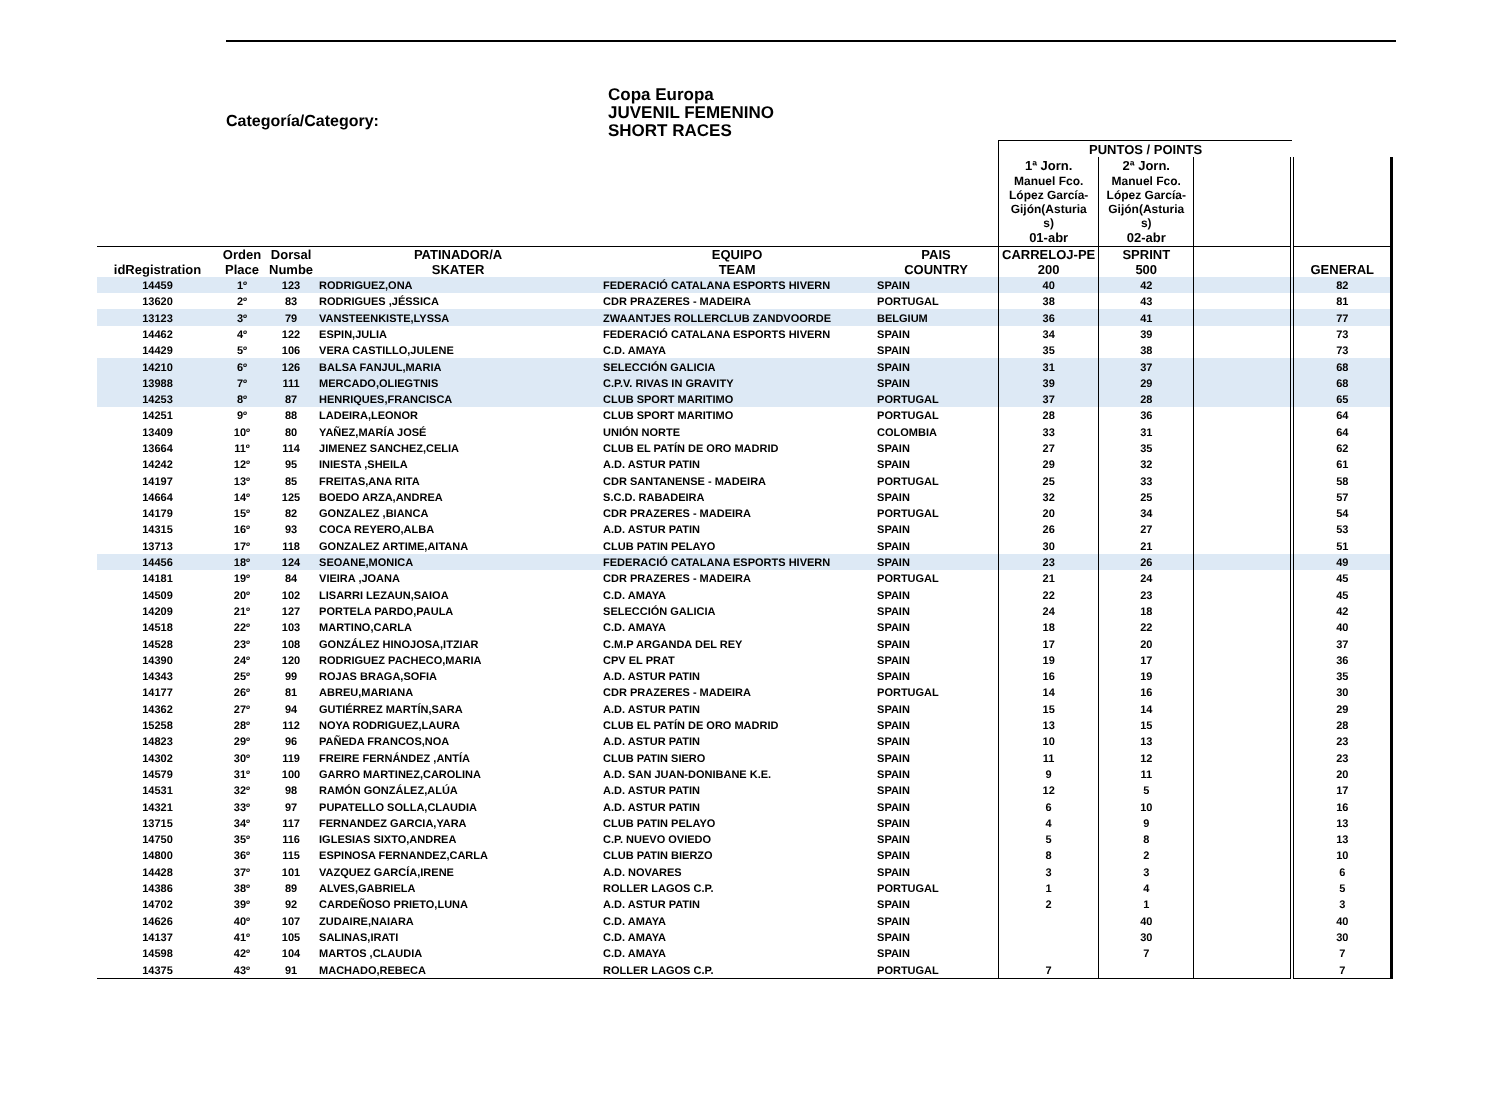Categoría/Category:
Copa Europa
JUVENIL FEMENINO
SHORT RACES
| | | | | | | PUNTOS / POINTS | | | |
| --- | --- | --- | --- | --- | --- | --- | --- | --- | --- |
| | | | | | | 1ª Jorn. | 2ª Jorn. | | |
| | | | | | | Manuel Fco. López García- Gijón(Asturia s) | Manuel Fco. López García- Gijón(Asturia s) | | |
| | | | | | | 01-abr | 02-abr | | |
| idRegistration | Orden Place | Dorsal Numbe | PATINADOR/A SKATER | EQUIPO TEAM | PAIS COUNTRY | CARRELOJ-PE 200 | SPRINT 500 | | GENERAL |
| 14459 | 1º | 123 | RODRIGUEZ,ONA | FEDERACIÓ CATALANA ESPORTS HIVERN | SPAIN | 40 | 42 | | 82 |
| 13620 | 2º | 83 | RODRIGUES ,JÉSSICA | CDR PRAZERES - MADEIRA | PORTUGAL | 38 | 43 | | 81 |
| 13123 | 3º | 79 | VANSTEENKISTE,LYSSA | ZWAANTJES ROLLERCLUB ZANDVOORDE | BELGIUM | 36 | 41 | | 77 |
| 14462 | 4º | 122 | ESPIN,JULIA | FEDERACIÓ CATALANA ESPORTS HIVERN | SPAIN | 34 | 39 | | 73 |
| 14429 | 5º | 106 | VERA CASTILLO,JULENE | C.D. AMAYA | SPAIN | 35 | 38 | | 73 |
| 14210 | 6º | 126 | BALSA FANJUL,MARIA | SELECCIÓN GALICIA | SPAIN | 31 | 37 | | 68 |
| 13988 | 7º | 111 | MERCADO,OLIEGTNIS | C.P.V. RIVAS IN GRAVITY | SPAIN | 39 | 29 | | 68 |
| 14253 | 8º | 87 | HENRIQUES,FRANCISCA | CLUB SPORT MARITIMO | PORTUGAL | 37 | 28 | | 65 |
| 14251 | 9º | 88 | LADEIRA,LEONOR | CLUB SPORT MARITIMO | PORTUGAL | 28 | 36 | | 64 |
| 13409 | 10º | 80 | YAÑEZ,MARÍA JOSÉ | UNIÓN NORTE | COLOMBIA | 33 | 31 | | 64 |
| 13664 | 11º | 114 | JIMENEZ SANCHEZ,CELIA | CLUB EL PATÍN DE ORO MADRID | SPAIN | 27 | 35 | | 62 |
| 14242 | 12º | 95 | INIESTA ,SHEILA | A.D. ASTUR PATIN | SPAIN | 29 | 32 | | 61 |
| 14197 | 13º | 85 | FREITAS,ANA RITA | CDR SANTANENSE - MADEIRA | PORTUGAL | 25 | 33 | | 58 |
| 14664 | 14º | 125 | BOEDO ARZA,ANDREA | S.C.D. RABADEIRA | SPAIN | 32 | 25 | | 57 |
| 14179 | 15º | 82 | GONZALEZ ,BIANCA | CDR PRAZERES - MADEIRA | PORTUGAL | 20 | 34 | | 54 |
| 14315 | 16º | 93 | COCA REYERO,ALBA | A.D. ASTUR PATIN | SPAIN | 26 | 27 | | 53 |
| 13713 | 17º | 118 | GONZALEZ ARTIME,AITANA | CLUB PATIN PELAYO | SPAIN | 30 | 21 | | 51 |
| 14456 | 18º | 124 | SEOANE,MONICA | FEDERACIÓ CATALANA ESPORTS HIVERN | SPAIN | 23 | 26 | | 49 |
| 14181 | 19º | 84 | VIEIRA ,JOANA | CDR PRAZERES - MADEIRA | PORTUGAL | 21 | 24 | | 45 |
| 14509 | 20º | 102 | LISARRI LEZAUN,SAIOA | C.D. AMAYA | SPAIN | 22 | 23 | | 45 |
| 14209 | 21º | 127 | PORTELA PARDO,PAULA | SELECCIÓN GALICIA | SPAIN | 24 | 18 | | 42 |
| 14518 | 22º | 103 | MARTINO,CARLA | C.D. AMAYA | SPAIN | 18 | 22 | | 40 |
| 14528 | 23º | 108 | GONZÁLEZ HINOJOSA,ITZIAR | C.M.P ARGANDA DEL REY | SPAIN | 17 | 20 | | 37 |
| 14390 | 24º | 120 | RODRIGUEZ PACHECO,MARIA | CPV EL PRAT | SPAIN | 19 | 17 | | 36 |
| 14343 | 25º | 99 | ROJAS BRAGA,SOFIA | A.D. ASTUR PATIN | SPAIN | 16 | 19 | | 35 |
| 14177 | 26º | 81 | ABREU,MARIANA | CDR PRAZERES - MADEIRA | PORTUGAL | 14 | 16 | | 30 |
| 14362 | 27º | 94 | GUTIÉRREZ MARTÍN,SARA | A.D. ASTUR PATIN | SPAIN | 15 | 14 | | 29 |
| 15258 | 28º | 112 | NOYA RODRIGUEZ,LAURA | CLUB EL PATÍN DE ORO MADRID | SPAIN | 13 | 15 | | 28 |
| 14823 | 29º | 96 | PAÑEDA FRANCOS,NOA | A.D. ASTUR PATIN | SPAIN | 10 | 13 | | 23 |
| 14302 | 30º | 119 | FREIRE FERNÁNDEZ ,ANTÍA | CLUB PATIN SIERO | SPAIN | 11 | 12 | | 23 |
| 14579 | 31º | 100 | GARRO MARTINEZ,CAROLINA | A.D. SAN JUAN-DONIBANE K.E. | SPAIN | 9 | 11 | | 20 |
| 14531 | 32º | 98 | RAMÓN GONZÁLEZ,ALÚA | A.D. ASTUR PATIN | SPAIN | 12 | 5 | | 17 |
| 14321 | 33º | 97 | PUPATELLO SOLLA,CLAUDIA | A.D. ASTUR PATIN | SPAIN | 6 | 10 | | 16 |
| 13715 | 34º | 117 | FERNANDEZ GARCIA,YARA | CLUB PATIN PELAYO | SPAIN | 4 | 9 | | 13 |
| 14750 | 35º | 116 | IGLESIAS SIXTO,ANDREA | C.P. NUEVO OVIEDO | SPAIN | 5 | 8 | | 13 |
| 14800 | 36º | 115 | ESPINOSA FERNANDEZ,CARLA | CLUB PATIN BIERZO | SPAIN | 8 | 2 | | 10 |
| 14428 | 37º | 101 | VAZQUEZ GARCÍA,IRENE | A.D. NOVARES | SPAIN | 3 | 3 | | 6 |
| 14386 | 38º | 89 | ALVES,GABRIELA | ROLLER LAGOS C.P. | PORTUGAL | 1 | 4 | | 5 |
| 14702 | 39º | 92 | CARDEÑOSO PRIETO,LUNA | A.D. ASTUR PATIN | SPAIN | 2 | 1 | | 3 |
| 14626 | 40º | 107 | ZUDAIRE,NAIARA | C.D. AMAYA | SPAIN | | 40 | | 40 |
| 14137 | 41º | 105 | SALINAS,IRATI | C.D. AMAYA | SPAIN | | 30 | | 30 |
| 14598 | 42º | 104 | MARTOS ,CLAUDIA | C.D. AMAYA | SPAIN | | 7 | | 7 |
| 14375 | 43º | 91 | MACHADO,REBECA | ROLLER LAGOS C.P. | PORTUGAL | 7 | | | 7 |